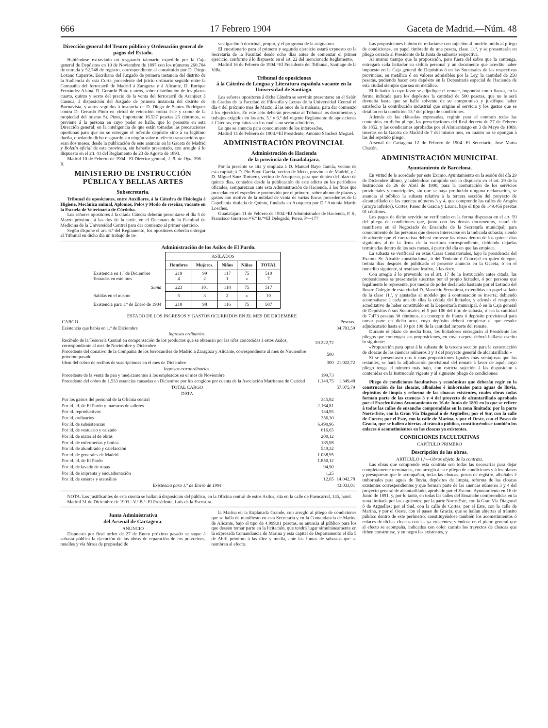666 17 Febrero 1904 Gaceta de Madrid.—Núm. 48
Dirección general del Tesoro público y Ordenación general de pagos del Estado.
Habiéndose extraviado un resguardo talonario expedido por la Caja general de Depósitos en 10 de Noviembre de 1897 con los números 260.704 de entrada y 52.748 de registro, correspondiente al constituído por D. Diego Lozano Caparrós, Escribano del Juzgado de primera instancia del distrito de la Audiencia de esta Corte, procedente del juicio ordinario seguido entre la Compañía del ferrocarril de Madrid á Zaragoza y á Alicante, D. Enrique Fernández Alsina, D. Gerardo Pinto y otros, sobre distribución de los plazos cuarto, quinto y sexto del precio de la venta del ferrocarril de Aranjuez á Cuenca, á disposición del Juzgado de primera instancia del distrito de Buenavista, y autos seguidos á instancia de D. Diego de Santos Rodríguez contra D. Gerardo Pinto en virtud de retención contra éste y como de la propiedad del mismo Sr. Pinto, importante 16.537 pesetas 25 céntimos, se previene á la persona en cuyo poder se halle, que lo presente en esta Dirección general; en la inteligencia de que están tomadas las precauciones oportunas para que no se entregue el referido depósito sino á su legítimo dueño, quedando dicho resguardo sin ningún valor ni efecto transcurridos que sean dos meses, desde la publicación de este anuncio en la Gaceta de Madrid y Boletín oficial de esta provincia, sin haberlo presentado, con arreglo á lo dispuesto en el art. 41 del Reglamento de 23 de Agosto de 1893.
Madrid 10 de Febrero de 1904.=El Director general, J. R. de Oya. 396—X
MINISTERIO DE INSTRUCCIÓN PÚBLICA Y BELLAS ARTES
Subsecretaría.
Tribunal de oposiciones, entre Auxiliares, á la Cátedra de Fisiología é Higiene, Mecánica animal, Aplomos, Pelos y Modo de reseñar, vacante en la Escuela de Veterinaria de Córdoba.
Los señores opositores á la citada Cátedra deberán presentarse el día 5 de Marzo próximo, á las dos de la tarde, en el Decanato de la Facultad de Medicina de la Universidad Central para dar comienzo al primer ejercicio.
Según dispone el art. 6.º del Reglamento, los opositores deberán entregar al Tribunal en dicho día un trabajo de in-
vestigación ó doctrinal, propio, y el programa de la asignatura.
El cuestionario para el primero y segundo ejercicio estará expuesto en la Secretaría de la Facultad desde ocho días antes de comenzar el primer ejercicio, conforme á lo dispuesto en el art. 22 del mencionado Reglamento.
Madrid 16 de Febrero de 1904.=El Presidente del Tribunal, Santiago de la Villa.
Tribunal de oposiciones
á la Cátedra de Lengua y Literatura española vacante en la Universidad de Santiago.
Los señores opositores á dicha Cátedra se servirán presentarse en el Salón de Grados de la Facultad de Filosofía y Letras de la Universidad Central el día 4 del próximo mes de Marzo, á las once de la mañana, para dar comienzo á los ejercicios. En este acto deberán presentar al Tribunal los documentos y trabajos exigidos en los arts. 5.º y 6.º del vigente Reglamento de oposiciones á Cátedras, requisitos sin los cuales no serán admitidos.
Lo que se anuncia para conocimiento de los interesados.
Madrid 15 de Febrero de 1904.=El Presidente, Antonio Sánchez Moguel.
ADMINISTRACIÓN PROVINCIAL
Administración de Hacienda
de la provincia de Guadalajara.
Por la presente se cita y emplaza á D. Manuel Bayo García, vecino de esta capital; á D. Pío Bayo García, vecino de Meco, provincia de Madrid, y á D. Miguel Sanz Tortuero, vecino de Azuqueca, para que dentro del plazo de quince días, contados desde la publicación de este edicto en los periódicos oficiales, comparezcan ante esta Administración de Hacienda, á los fines que procedan en el expediente promovido por el primero, sobre abono de plazos y gastos con motivo de la nulidad de venta de varias fincas procedentes de la Capellanía titulada de Quinto, fundada en Azuqueca por D.ª Antonia Martín Loeches.
Guadalajara 11 de Febrero de 1904.=El Administrador de Hacienda, P. S., Francisco Guerrero.=V.º B.º=El Delegado, Perea. P—177
Administración de los Asilos de El Pardo.
| | ASILADOS | | | | |
| --- | --- | --- | --- | --- | --- |
| | Hombres | Mujeres. | Niños | Niñas | TOTAL |
| Existencia en 1.º de Diciembre Entradas en este mes | 219 4 | 99 2 | 117 1 | 75 » | 510 7 |
| Suma | 223 | 101 | 118 | 75 | 517 |
| Salidas en el mismo | 5 | 3 | 2 | » | 10 |
| Existencia para 1.º de Enero de 1904 | 218 | 98 | 116 | 75 | 507 |
ESTADO DE LOS INGRESOS Y GASTOS OCURRIDOS EN EL MES DE DICIEMBRE
| CARGO | | Pesetas. |
| Existencia que había en 1.º de Diciembre | | 34.703,59 |
| Ingresos ordinarios. | | |
| Recibido de la Tesorería Central en compensación de los productos que se obtenían por las rifas concedidas á estos Asilos, correspondiente al mes de Noviembre y Diciembre | 20.222,72 | |
| Procedente del donativo de la Compañía de los ferrocarriles de Madrid á Zaragoza y Alicante, correspondiente al mes de Noviembre próximo pasado | 500 | |
| Idem del cobro de recibos de suscripciones en el mes de Diciembre | 300 | 21.022,72 |
| Ingresos extraordinarios. | | |
| Procedente de la venta de pan y medicamentos á los empleados en el mes de Noviembre | 199,73 | |
| Procedente del cobro de 1.533 estancias causadas en Diciembre por los acogidos por cuenta de la Asociación Matritense de Caridad | 1.149,75 | 1.349,48 |
| TOTAL CARGO | | 57.075,79 |
| DATA | | |
| Por los gastos del personal de la Oficina central | 345,82 | |
| Por íd. íd. de El Pardo y maestros de talleres | 2.164,81 | |
| Por íd. reproductivos | 134,95 | |
| Por íd. ordinarios | 356,30 | |
| Por íd. de subsistencias | 6.490,96 | |
| Por íd. de vestuario y calzado | 616,65 | |
| Por íd. de material de obras | 200,12 | |
| Por íd. de enfermerías y botica | 185,98 | |
| Por íd. de alumbrado y calefacción | 549,32 | |
| Por íd. de generales de Madrid | 1.038,95 | |
| Por íd. íd. de El Pardo | 1.850,12 | |
| Por íd. de lavado de ropas | 94,90 | |
| Por íd. de imprenta y encuadernación | 1,25 | |
| Por íd. de enseres y utensilios | 12,65 | 14.042,78 |
| Existencia para 1.º de Enero de 1904 | | 43.033,01 |
NOTA. Los justificantes de esta cuenta se hallan á disposición del público, en la Oficina central de estos Asilos, sita en la calle de Fuencarral, 145, hotel.
Madrid 31 de Diciembre de 1903.=V.º B.º=El Presidente, Luis de la Escosura.
Junta Administrativa
del Arsenal de Cartagena.
ANUNCIO
Dispuesto por Real orden de 27 de Enero próximo pasado se saque á subasta pública la ejecución de las obras de reparación de los polvorines, muelles y vía férrea de propiedad de
la Marina en la Explanada Grande, con arreglo al pliego de condiciones que se halla de manifiesto en esta Secretaría y en la Comandancia de Marina de Alicante, bajo el tipo de 4.999,91 pesetas, se anuncia al público para los que deseen tomar parte en la licitación, que tendrá lugar simultáneamente en la expresada Comandancia de Marina y esta capital de Departamento el día 5 de Abril próximo á las diez y media, ante las Juntas de subastas que se nombren al efecto.
Las proposiciones habrán de redactarse con sujeción al modelo unido al pliego de condiciones, en papel timbrado de una peseta, clase 11.ª, y se presentarán en pliego cerrado al Presidente de la Junta de subastas respectiva.
Al mismo tiempo que la proposición, pero fuera del sobre que la contenga, entregará cada licitador su cédula personal y un documento que acredite haber impuesto en la Caja general de Depósitos ó en las Sucursales de las respectivas provincias, en metálico ó en valores admisibles por la Ley, la cantidad de 250 pesetas, pudiendo hacer este depósito en la Depositaría especial de Hacienda de esta ciudad siempre que sea en metálico.
El licitador á cuyo favor se adjudique el remate, impondrá como fianza, en la forma indicada para los depósitos la cantidad de 500 pesetas, que no le será devuelta hasta que se halle solvente de su compromiso y justifique haber satisfecho la contribución industrial que origine el servicio y los gastos que se detallan en la condición 13.ª del pliego de condiciones.
Además de las cláusulas expresadas, regirán para el contrato todas las contenidas en dicho pliego, las prescripciones del Real decreto de 27 de Febrero de 1852, y las condiciones aprobadas por el Almirantazgo en 3 de Mayo de 1869, insertas en la Gaceta de Madrid de 7 del mismo mes, en cuanto no se opongan á las del repetido pliego.
Arsenal de Cartagena 12 de Febrero de 1904.=El Secretario, José María Chacón.
ADMINISTRACIÓN MUNICIPAL
Ayuntamiento de Barcelona.
En virtud de lo acordado por este Excmo. Ayuntamiento en la sesión del día 29 de Diciembre último, y habiéndose cumplido con lo dispuesto en el art. 29 de la Instrucción de 26 de Abril de 1900, para la contratación de los servicios provinciales y municipales, sin que se haya producido ninguna reclamación, se anuncia al público la subasta relativa á la tercera sección del proyecto de alcantarillado de las cuencas números 3 y 4, que comprende las calles de Aragón (arroyo inferior), Cortes, Paseo de Gracia y Lauria, bajo el tipo de 149.466 pesetas 01 céntimos.
Los pagos de dicho servicio se verificarán en la forma dispuesta en el art. 59 del pliego de condiciones que, junto con los demás documentos, estará de manifiesto en el Negociado de Ensanche de la Secretaría municipal, para conocimiento de las personas que deseen interesarse en la indicada subasta; siendo de advertir que el contratista deberá empezar las obras dentro de los quince días siguientes al de la firma de la escritura correspondiente, debiendo dejarlas terminadas dentro de los seis meses, á partir del día en que las empiece.
La subasta se verificará en estas Casas Consistoriales, bajo la presidencia del Excmo. Sr. Alcalde constitucional, ó del Teniente ó Concejal en quien delegue, treinta días después de publicado el presente anuncio en la Gaceta, ó en el inmedito siguiente, si resultare festivo, á las doce.
Con arreglo á lo prevenido en el art. 17 de la Instrucción antes citada, las proposiciones se presentarán suscritas por el propio licitador, ó por persona que legalmente le represente, por medio de poder declarado bastante por el Letrado del Ilustre Colegio de esta ciudad D. Mauricio Serrahima, extendidas en papel sellado de la clase 11.ª, y ajustadas al modelo que á continuación se inserta; debiendo acompañarse á cada una de ellas la cédula del licitador, y además el resguardo acreditativo de haber constituído en la Depositaría municipal, ó en la Caja general de Depósitos ó sus Sucursales, el 5 por 100 del tipo de subasta, ó sea la cantidad de 7.473 pesetas 30 céntimos, en concepto de fianza ó depósito provisional para tomar parte en dicho acto, cuyo depósito deberá completar el que resulte adjudicatario hasta el 10 por 100 de la cantidad importe del remate.
Durante el plazo de media hora, los licitadores entregarán al Presidente los pliegos que contengan sus proposiciones, en cuya carpeta deberá hallarse escrito lo siguiente:
«Proposición para optar á la subasta de la tercera sección para la construcción de cloacas de las cuencas números 3 y 4 del proyecto general de alcantarillado.»
Si se presentasen dos ó más proposiciones iguales más ventajosas que las restantes, se hará la adjudicación provisional del remate á favor de aquél cuyo pliego tenga el número más bajo, con estricta sujeción á las disposicion s contenidas en la Instrucción vigente y al siguiente pliego de condiciones:
Pliego de condiciones facultativas y económicas que deberán regir en la construcción de las cloacas, albañales é imbornales para aguas de lluvia, depósitos de limpia y reforma de las cloacas existentes, cuales obras todas forman parte de las cuencas 3 y 4 del proyecto de alcantarillado aprobado por el Excelentísimo Ayuntamiento en 16 de Junio de 1891 en lo que se refiere á todas las calles de ensanche comprendidas en la zona limitada: por la parte Norte-Este, con la Gran Vía Diagonal ó de Argüelles; por el Sur, con la calle de Cortes; por el Este, con la calle de Marina, y por el Oeste, con el Paseo de Gracia, que se hallen abiertas al tránsito público, constituyéndose también los enlaces ó acometimientos en las cloacas ya existentes.
CONDICIONES FACULTATIVAS
CAPÍTULO PRIMERO
Descripción de las obras.
ARTÍCULO 1.º—Obras objeto de la contrata.
Las obras que comprende esta contrata son todas las necesarias para dejar completamente terminadas, con arreglo á este pliego de condiciones y á los planos y presupuesto que le acompañan, todas las cloacas, pozos de registro, albañales é imbornales para aguas de lluvia, depósitos de limpia, reforma de las cloacas existentes correspondientes y que forman parte de las cuencas números 3 y 4 del proyecto general de alcantarillado, aprobado por el Excmo. Ayuntamiento en 16 de Junio de 1891, y, por lo tanto, en todas las calles del Ensanche comprendidas en la zona limitada por las siguientes: por la parte Norte-Este, con la Gran Vía Diagonal ó de Argüelles; por el Sud, con la calle de Cortes; por el Este, con la calle de Marina, y por el Oeste, con el paseo de Gracia; que se hallan abiertas al tránsito público dentro de este perímetro, constituyéndose también los acometimientos ó enlaces de dichas cloacas con las ya existentes; viéndose en el plano general que al efecto se acompaña, indicados con color carmín los trayectos de cloacas que deben construirse, y en negro las existentes, y